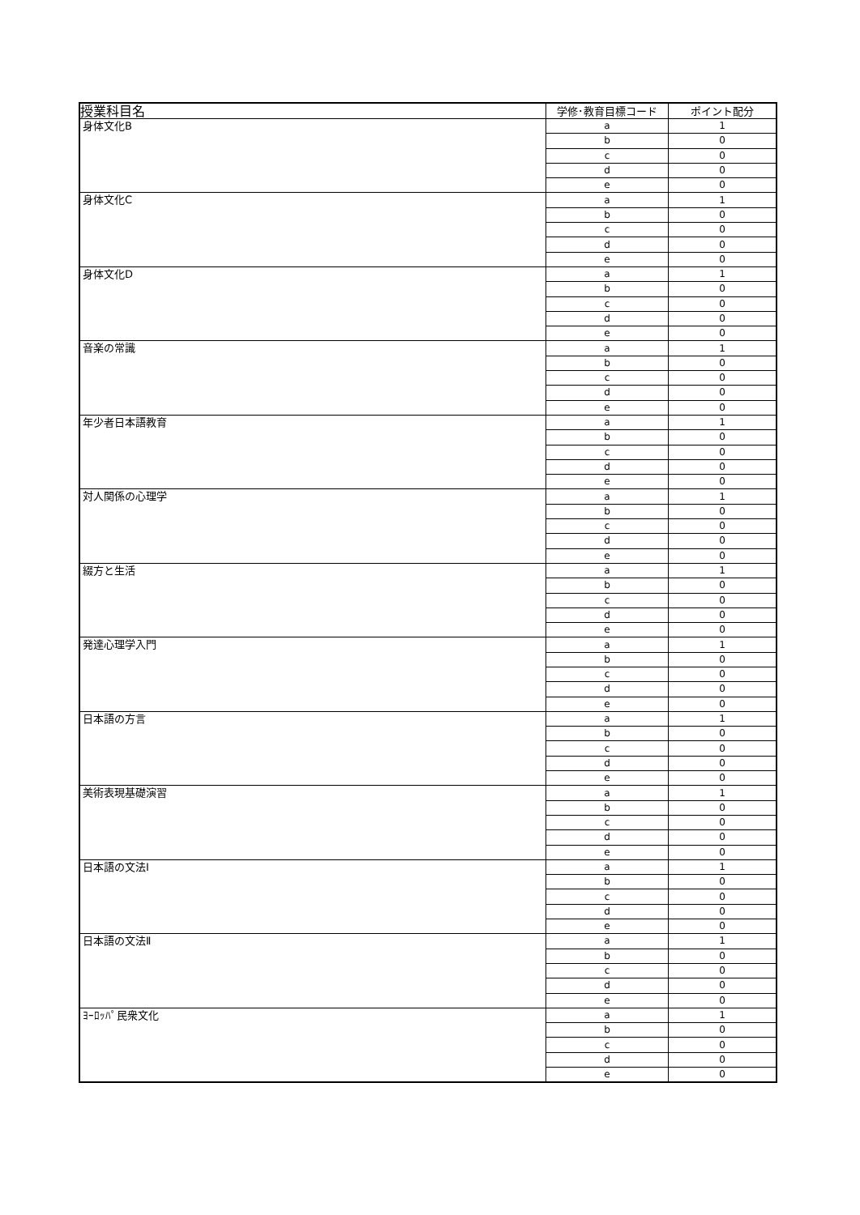| 授業科目名 | 学修･教育目標コード | ポイント配分 |
| --- | --- | --- |
| 身体文化B | a | 1 |
| | b | 0 |
| | c | 0 |
| | d | 0 |
| | e | 0 |
| 身体文化C | a | 1 |
| | b | 0 |
| | c | 0 |
| | d | 0 |
| | e | 0 |
| 身体文化D | a | 1 |
| | b | 0 |
| | c | 0 |
| | d | 0 |
| | e | 0 |
| 音楽の常識 | a | 1 |
| | b | 0 |
| | c | 0 |
| | d | 0 |
| | e | 0 |
| 年少者日本語教育 | a | 1 |
| | b | 0 |
| | c | 0 |
| | d | 0 |
| | e | 0 |
| 対人関係の心理学 | a | 1 |
| | b | 0 |
| | c | 0 |
| | d | 0 |
| | e | 0 |
| 綴方と生活 | a | 1 |
| | b | 0 |
| | c | 0 |
| | d | 0 |
| | e | 0 |
| 発達心理学入門 | a | 1 |
| | b | 0 |
| | c | 0 |
| | d | 0 |
| | e | 0 |
| 日本語の方言 | a | 1 |
| | b | 0 |
| | c | 0 |
| | d | 0 |
| | e | 0 |
| 美術表現基礎演習 | a | 1 |
| | b | 0 |
| | c | 0 |
| | d | 0 |
| | e | 0 |
| 日本語の文法Ⅰ | a | 1 |
| | b | 0 |
| | c | 0 |
| | d | 0 |
| | e | 0 |
| 日本語の文法Ⅱ | a | 1 |
| | b | 0 |
| | c | 0 |
| | d | 0 |
| | e | 0 |
| ﾖｰﾛｯﾊﾟ民衆文化 | a | 1 |
| | b | 0 |
| | c | 0 |
| | d | 0 |
| | e | 0 |